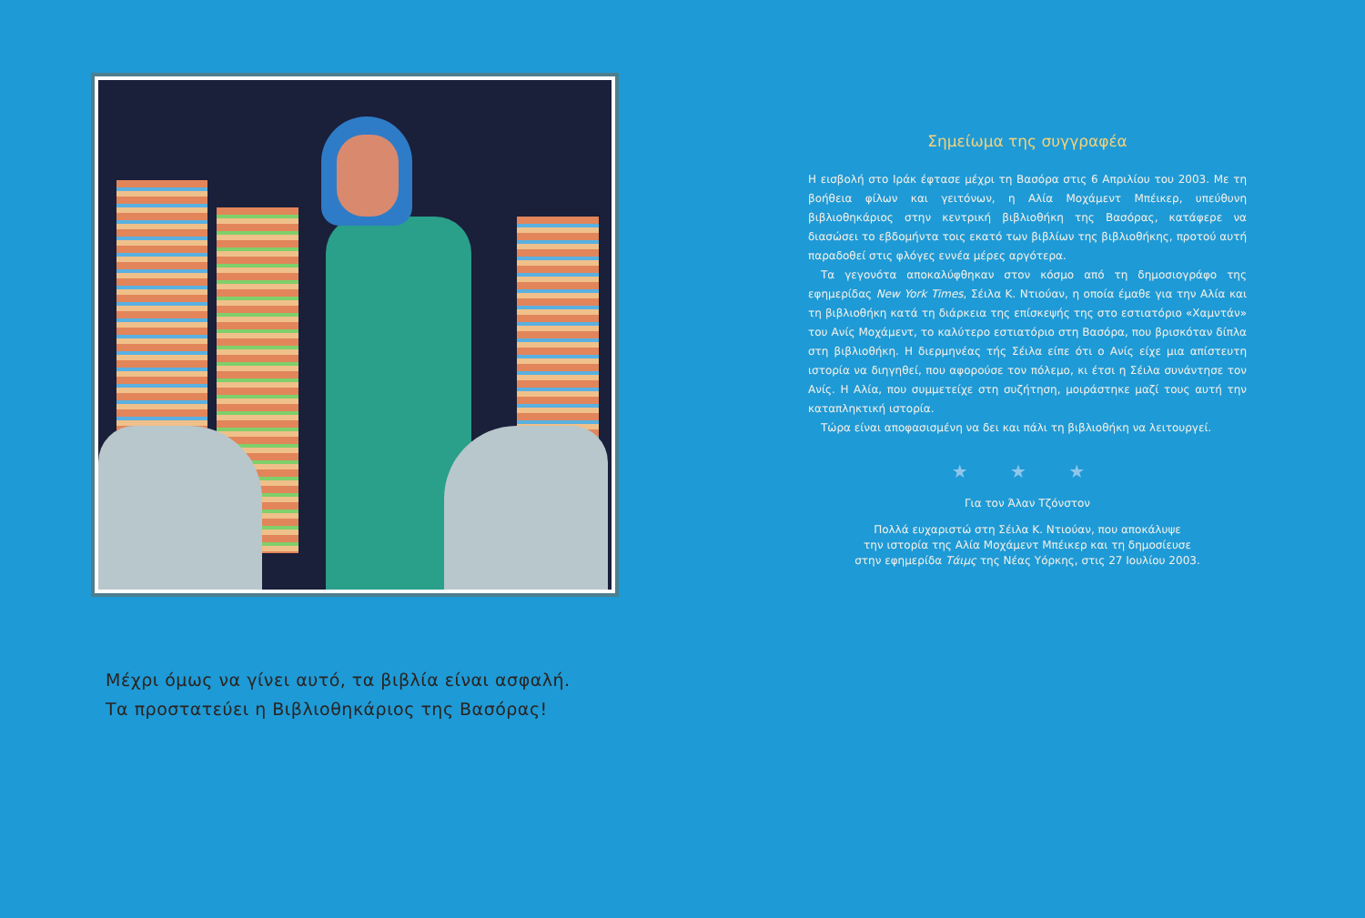Μέχρι όμως να γίνει αυτό, τα βιβλία είναι ασφαλή.
Τα προστατεύει η Βιβλιοθηκάριος της Βασόρας!
Σημείωμα της συγγραφέα
Η εισβολή στο Ιράκ έφτασε μέχρι τη Βασόρα στις 6 Απριλίου του 2003. Με τη βοήθεια φίλων και γειτόνων, η Αλία Μοχάμεντ Μπέικερ, υπεύθυνη βιβλιοθηκάριος στην κεντρική βιβλιοθήκη της Βασόρας, κατάφερε να διασώσει το εβδομήντα τοις εκατό των βιβλίων της βιβλιοθήκης, προτού αυτή παραδοθεί στις φλόγες εννέα μέρες αργότερα.
Τα γεγονότα αποκαλύφθηκαν στον κόσμο από τη δημοσιογράφο της εφημερίδας New York Times, Σέιλα Κ. Ντιούαν, η οποία έμαθε για την Αλία και τη βιβλιοθήκη κατά τη διάρκεια της επίσκεψής της στο εστιατόριο «Χαμντάν» του Ανίς Μοχάμεντ, το καλύτερο εστιατόριο στη Βασόρα, που βρισκόταν δίπλα στη βιβλιοθήκη. Η διερμηνέας τής Σέιλα είπε ότι ο Ανίς είχε μια απίστευτη ιστορία να διηγηθεί, που αφορούσε τον πόλεμο, κι έτσι η Σέιλα συνάντησε τον Ανίς. Η Αλία, που συμμετείχε στη συζήτηση, μοιράστηκε μαζί τους αυτή την καταπληκτική ιστορία.
Τώρα είναι αποφασισμένη να δει και πάλι τη βιβλιοθήκη να λειτουργεί.
★ ★ ★
Για τον Άλαν Τζόνστον
Πολλά ευχαριστώ στη Σέιλα Κ. Ντιούαν, που αποκάλυψε
την ιστορία της Αλία Μοχάμεντ Μπέικερ και τη δημοσίευσε
στην εφημερίδα Τάιμς της Νέας Υόρκης, στις 27 Ιουλίου 2003.